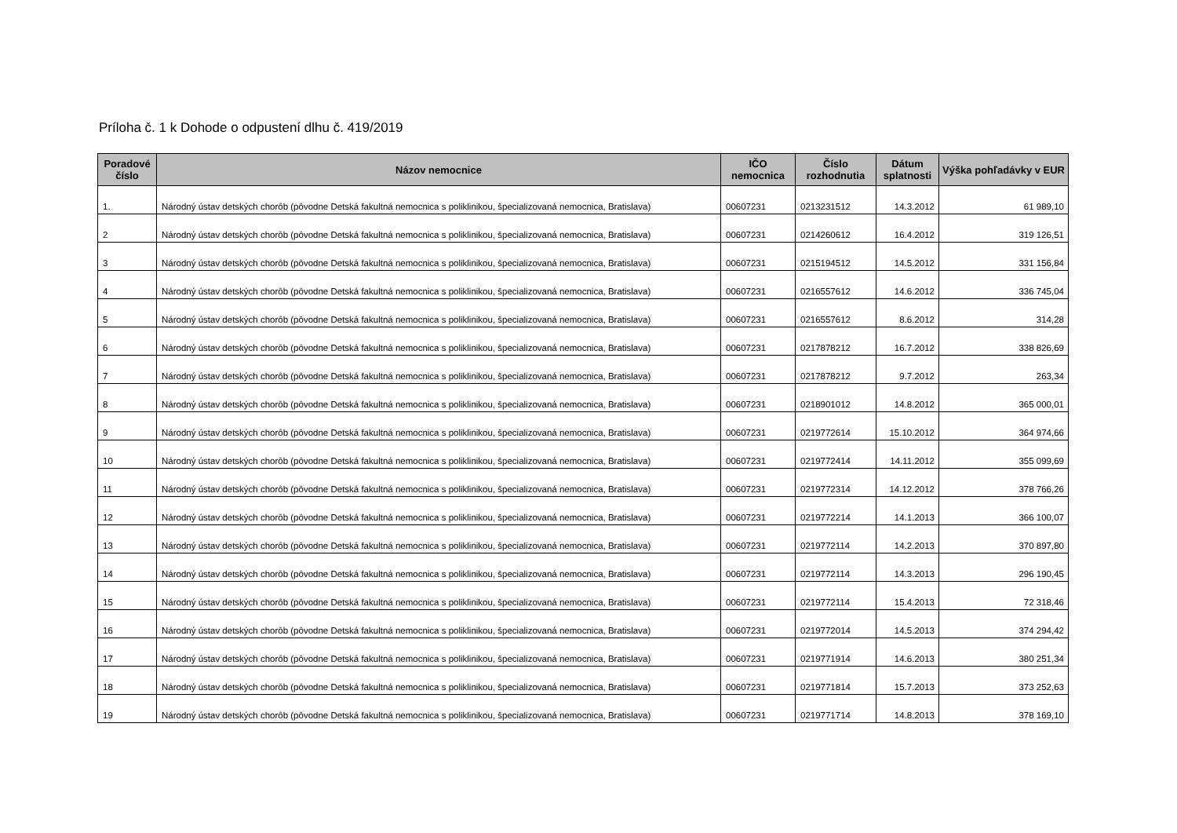Príloha č. 1 k Dohode o odpustení dlhu č. 419/2019
| Poradové číslo | Názov nemocnice | IČO nemocnica | Číslo rozhodnutia | Dátum splatnosti | Výška pohľadávky v EUR |
| --- | --- | --- | --- | --- | --- |
| 1. | Národný ústav detských chorôb (pôvodne Detská fakultná nemocnica s poliklinikou, špecializovaná nemocnica, Bratislava) | 00607231 | 0213231512 | 14.3.2012 | 61 989,10 |
| 2 | Národný ústav detských chorôb (pôvodne Detská fakultná nemocnica s poliklinikou, špecializovaná nemocnica, Bratislava) | 00607231 | 0214260612 | 16.4.2012 | 319 126,51 |
| 3 | Národný ústav detských chorôb (pôvodne Detská fakultná nemocnica s poliklinikou, špecializovaná nemocnica, Bratislava) | 00607231 | 0215194512 | 14.5.2012 | 331 156,84 |
| 4 | Národný ústav detských chorôb (pôvodne Detská fakultná nemocnica s poliklinikou, špecializovaná nemocnica, Bratislava) | 00607231 | 0216557612 | 14.6.2012 | 336 745,04 |
| 5 | Národný ústav detských chorôb (pôvodne Detská fakultná nemocnica s poliklinikou, špecializovaná nemocnica, Bratislava) | 00607231 | 0216557612 | 8.6.2012 | 314,28 |
| 6 | Národný ústav detských chorôb (pôvodne Detská fakultná nemocnica s poliklinikou, špecializovaná nemocnica, Bratislava) | 00607231 | 0217878212 | 16.7.2012 | 338 826,69 |
| 7 | Národný ústav detských chorôb (pôvodne Detská fakultná nemocnica s poliklinikou, špecializovaná nemocnica, Bratislava) | 00607231 | 0217878212 | 9.7.2012 | 263,34 |
| 8 | Národný ústav detských chorôb (pôvodne Detská fakultná nemocnica s poliklinikou, špecializovaná nemocnica, Bratislava) | 00607231 | 0218901012 | 14.8.2012 | 365 000,01 |
| 9 | Národný ústav detských chorôb (pôvodne Detská fakultná nemocnica s poliklinikou, špecializovaná nemocnica, Bratislava) | 00607231 | 0219772614 | 15.10.2012 | 364 974,66 |
| 10 | Národný ústav detských chorôb (pôvodne Detská fakultná nemocnica s poliklinikou, špecializovaná nemocnica, Bratislava) | 00607231 | 0219772414 | 14.11.2012 | 355 099,69 |
| 11 | Národný ústav detských chorôb (pôvodne Detská fakultná nemocnica s poliklinikou, špecializovaná nemocnica, Bratislava) | 00607231 | 0219772314 | 14.12.2012 | 378 766,26 |
| 12 | Národný ústav detských chorôb (pôvodne Detská fakultná nemocnica s poliklinikou, špecializovaná nemocnica, Bratislava) | 00607231 | 0219772214 | 14.1.2013 | 366 100,07 |
| 13 | Národný ústav detských chorôb (pôvodne Detská fakultná nemocnica s poliklinikou, špecializovaná nemocnica, Bratislava) | 00607231 | 0219772114 | 14.2.2013 | 370 897,80 |
| 14 | Národný ústav detských chorôb (pôvodne Detská fakultná nemocnica s poliklinikou, špecializovaná nemocnica, Bratislava) | 00607231 | 0219772114 | 14.3.2013 | 296 190,45 |
| 15 | Národný ústav detských chorôb (pôvodne Detská fakultná nemocnica s poliklinikou, špecializovaná nemocnica, Bratislava) | 00607231 | 0219772114 | 15.4.2013 | 72 318,46 |
| 16 | Národný ústav detských chorôb (pôvodne Detská fakultná nemocnica s poliklinikou, špecializovaná nemocnica, Bratislava) | 00607231 | 0219772014 | 14.5.2013 | 374 294,42 |
| 17 | Národný ústav detských chorôb (pôvodne Detská fakultná nemocnica s poliklinikou, špecializovaná nemocnica, Bratislava) | 00607231 | 0219771914 | 14.6.2013 | 380 251,34 |
| 18 | Národný ústav detských chorôb (pôvodne Detská fakultná nemocnica s poliklinikou, špecializovaná nemocnica, Bratislava) | 00607231 | 0219771814 | 15.7.2013 | 373 252,63 |
| 19 | Národný ústav detských chorôb (pôvodne Detská fakultná nemocnica s poliklinikou, špecializovaná nemocnica, Bratislava) | 00607231 | 0219771714 | 14.8.2013 | 378 169,10 |